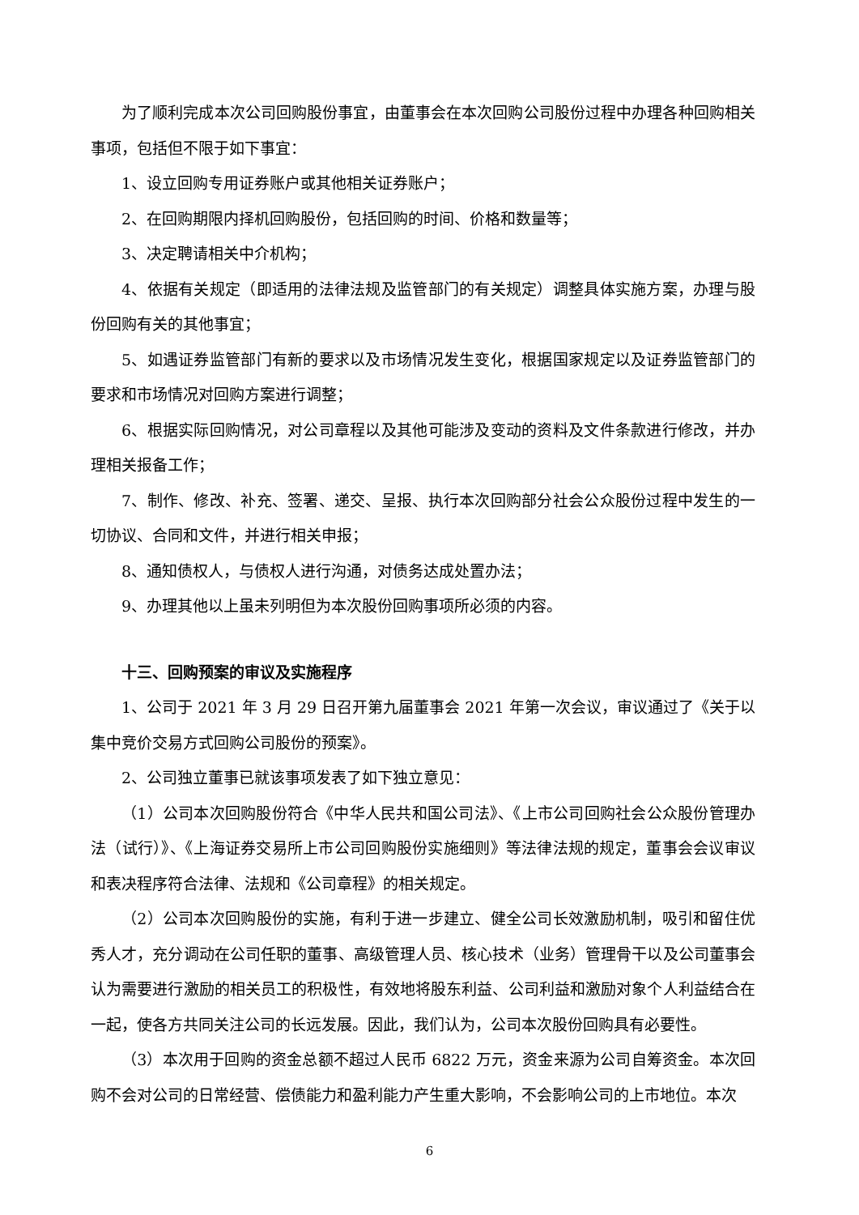为了顺利完成本次公司回购股份事宜，由董事会在本次回购公司股份过程中办理各种回购相关事项，包括但不限于如下事宜：
1、设立回购专用证券账户或其他相关证券账户；
2、在回购期限内择机回购股份，包括回购的时间、价格和数量等；
3、决定聘请相关中介机构；
4、依据有关规定（即适用的法律法规及监管部门的有关规定）调整具体实施方案，办理与股份回购有关的其他事宜；
5、如遇证券监管部门有新的要求以及市场情况发生变化，根据国家规定以及证券监管部门的要求和市场情况对回购方案进行调整；
6、根据实际回购情况，对公司章程以及其他可能涉及变动的资料及文件条款进行修改，并办理相关报备工作；
7、制作、修改、补充、签署、递交、呈报、执行本次回购部分社会公众股份过程中发生的一切协议、合同和文件，并进行相关申报；
8、通知债权人，与债权人进行沟通，对债务达成处置办法；
9、办理其他以上虽未列明但为本次股份回购事项所必须的内容。
十三、回购预案的审议及实施程序
1、公司于 2021 年 3 月 29 日召开第九届董事会 2021 年第一次会议，审议通过了《关于以集中竞价交易方式回购公司股份的预案》。
2、公司独立董事已就该事项发表了如下独立意见：
（1）公司本次回购股份符合《中华人民共和国公司法》、《上市公司回购社会公众股份管理办法（试行）》、《上海证券交易所上市公司回购股份实施细则》等法律法规的规定，董事会会议审议和表决程序符合法律、法规和《公司章程》的相关规定。
（2）公司本次回购股份的实施，有利于进一步建立、健全公司长效激励机制，吸引和留住优秀人才，充分调动在公司任职的董事、高级管理人员、核心技术（业务）管理骨干以及公司董事会认为需要进行激励的相关员工的积极性，有效地将股东利益、公司利益和激励对象个人利益结合在一起，使各方共同关注公司的长远发展。因此，我们认为，公司本次股份回购具有必要性。
（3）本次用于回购的资金总额不超过人民币 6822 万元，资金来源为公司自筹资金。本次回购不会对公司的日常经营、偿债能力和盈利能力产生重大影响，不会影响公司的上市地位。本次
6